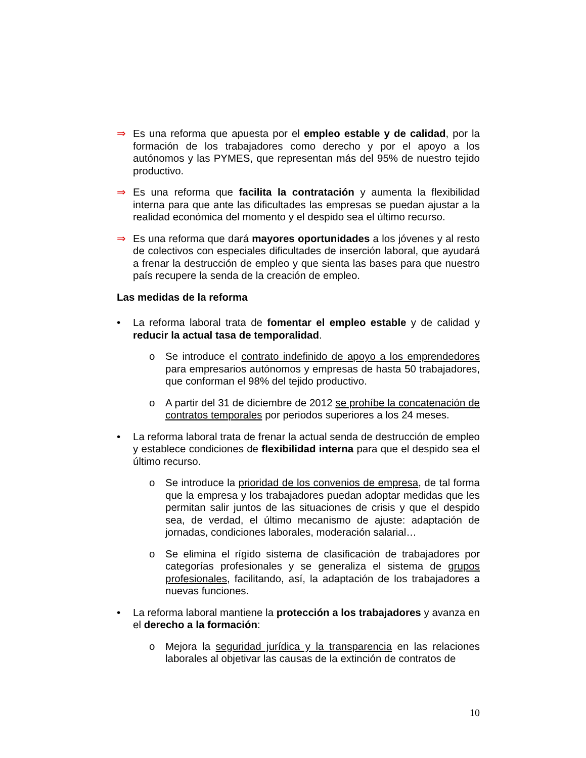⇒ Es una reforma que apuesta por el empleo estable y de calidad, por la formación de los trabajadores como derecho y por el apoyo a los autónomos y las PYMES, que representan más del 95% de nuestro tejido productivo.
⇒ Es una reforma que facilita la contratación y aumenta la flexibilidad interna para que ante las dificultades las empresas se puedan ajustar a la realidad económica del momento y el despido sea el último recurso.
⇒ Es una reforma que dará mayores oportunidades a los jóvenes y al resto de colectivos con especiales dificultades de inserción laboral, que ayudará a frenar la destrucción de empleo y que sienta las bases para que nuestro país recupere la senda de la creación de empleo.
Las medidas de la reforma
• La reforma laboral trata de fomentar el empleo estable y de calidad y reducir la actual tasa de temporalidad.
o Se introduce el contrato indefinido de apoyo a los emprendedores para empresarios autónomos y empresas de hasta 50 trabajadores, que conforman el 98% del tejido productivo.
o A partir del 31 de diciembre de 2012 se prohíbe la concatenación de contratos temporales por periodos superiores a los 24 meses.
• La reforma laboral trata de frenar la actual senda de destrucción de empleo y establece condiciones de flexibilidad interna para que el despido sea el último recurso.
o Se introduce la prioridad de los convenios de empresa, de tal forma que la empresa y los trabajadores puedan adoptar medidas que les permitan salir juntos de las situaciones de crisis y que el despido sea, de verdad, el último mecanismo de ajuste: adaptación de jornadas, condiciones laborales, moderación salarial…
o Se elimina el rígido sistema de clasificación de trabajadores por categorías profesionales y se generaliza el sistema de grupos profesionales, facilitando, así, la adaptación de los trabajadores a nuevas funciones.
• La reforma laboral mantiene la protección a los trabajadores y avanza en el derecho a la formación:
o Mejora la seguridad jurídica y la transparencia en las relaciones laborales al objetivar las causas de la extinción de contratos de
10